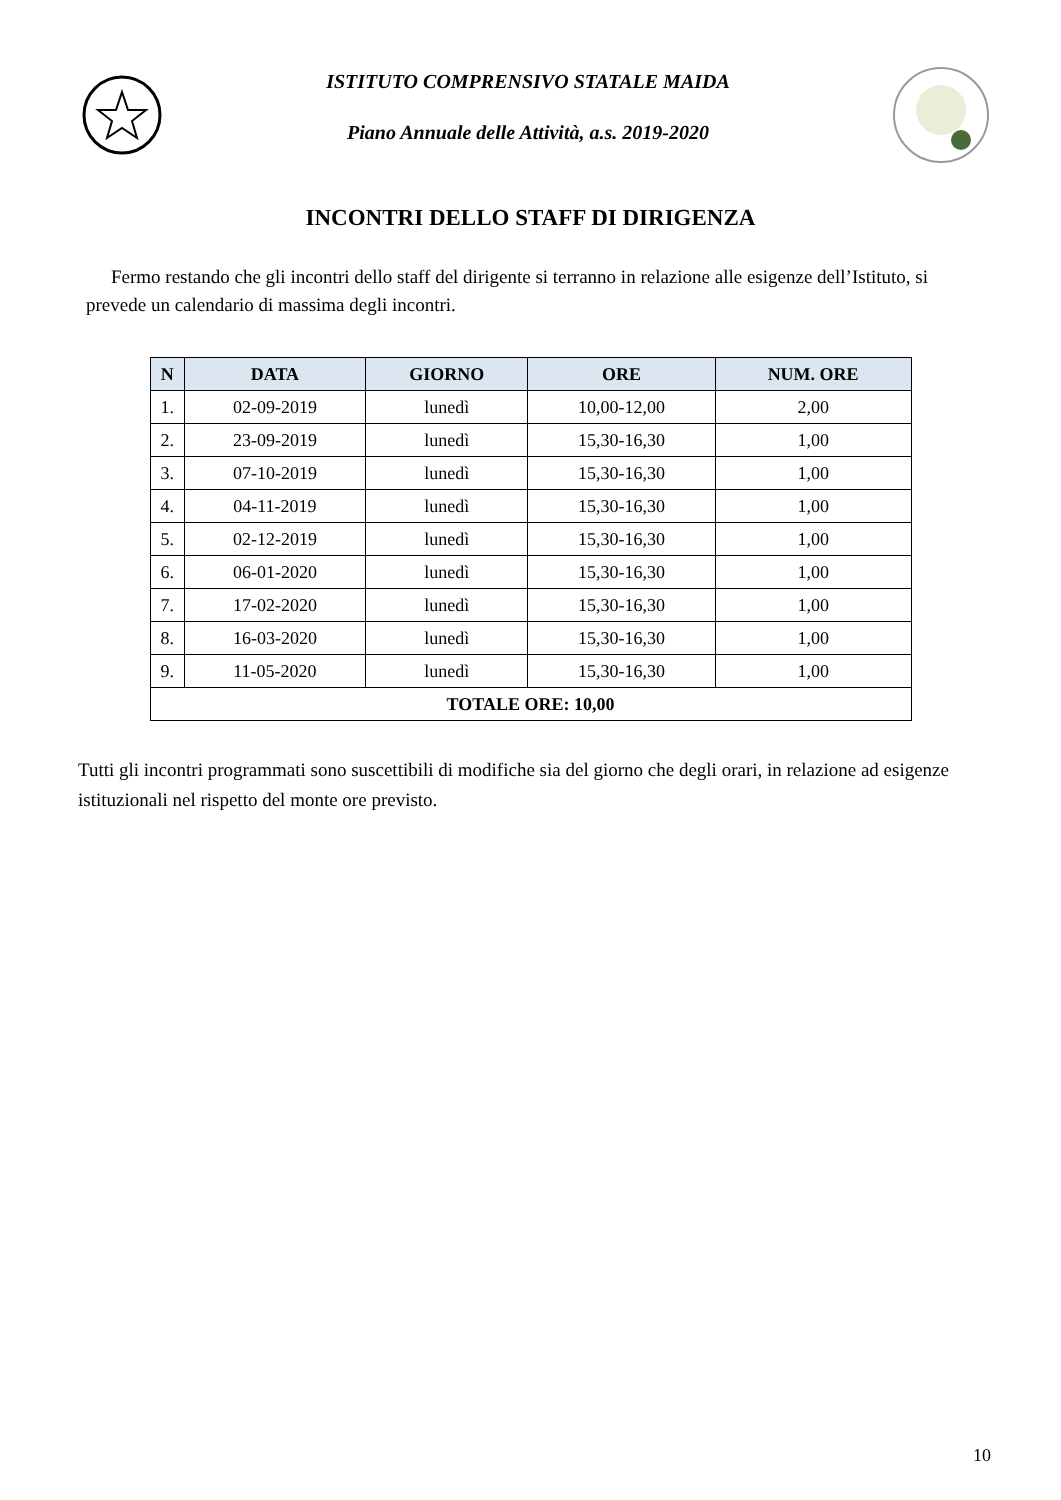ISTITUTO COMPRENSIVO STATALE MAIDA
Piano Annuale delle Attività, a.s. 2019-2020
INCONTRI DELLO STAFF DI DIRIGENZA
Fermo restando che gli incontri dello staff del dirigente si terranno in relazione alle esigenze dell’Istituto, si prevede un calendario di massima degli incontri.
| N | DATA | GIORNO | ORE | NUM. ORE |
| --- | --- | --- | --- | --- |
| 1. | 02-09-2019 | lunedì | 10,00-12,00 | 2,00 |
| 2. | 23-09-2019 | lunedì | 15,30-16,30 | 1,00 |
| 3. | 07-10-2019 | lunedì | 15,30-16,30 | 1,00 |
| 4. | 04-11-2019 | lunedì | 15,30-16,30 | 1,00 |
| 5. | 02-12-2019 | lunedì | 15,30-16,30 | 1,00 |
| 6. | 06-01-2020 | lunedì | 15,30-16,30 | 1,00 |
| 7. | 17-02-2020 | lunedì | 15,30-16,30 | 1,00 |
| 8. | 16-03-2020 | lunedì | 15,30-16,30 | 1,00 |
| 9. | 11-05-2020 | lunedì | 15,30-16,30 | 1,00 |
| TOTALE ORE: 10,00 | | | | |
Tutti gli incontri programmati sono suscettibili di modifiche sia del giorno che degli orari, in relazione ad esigenze istituzionali nel rispetto del monte ore previsto.
10